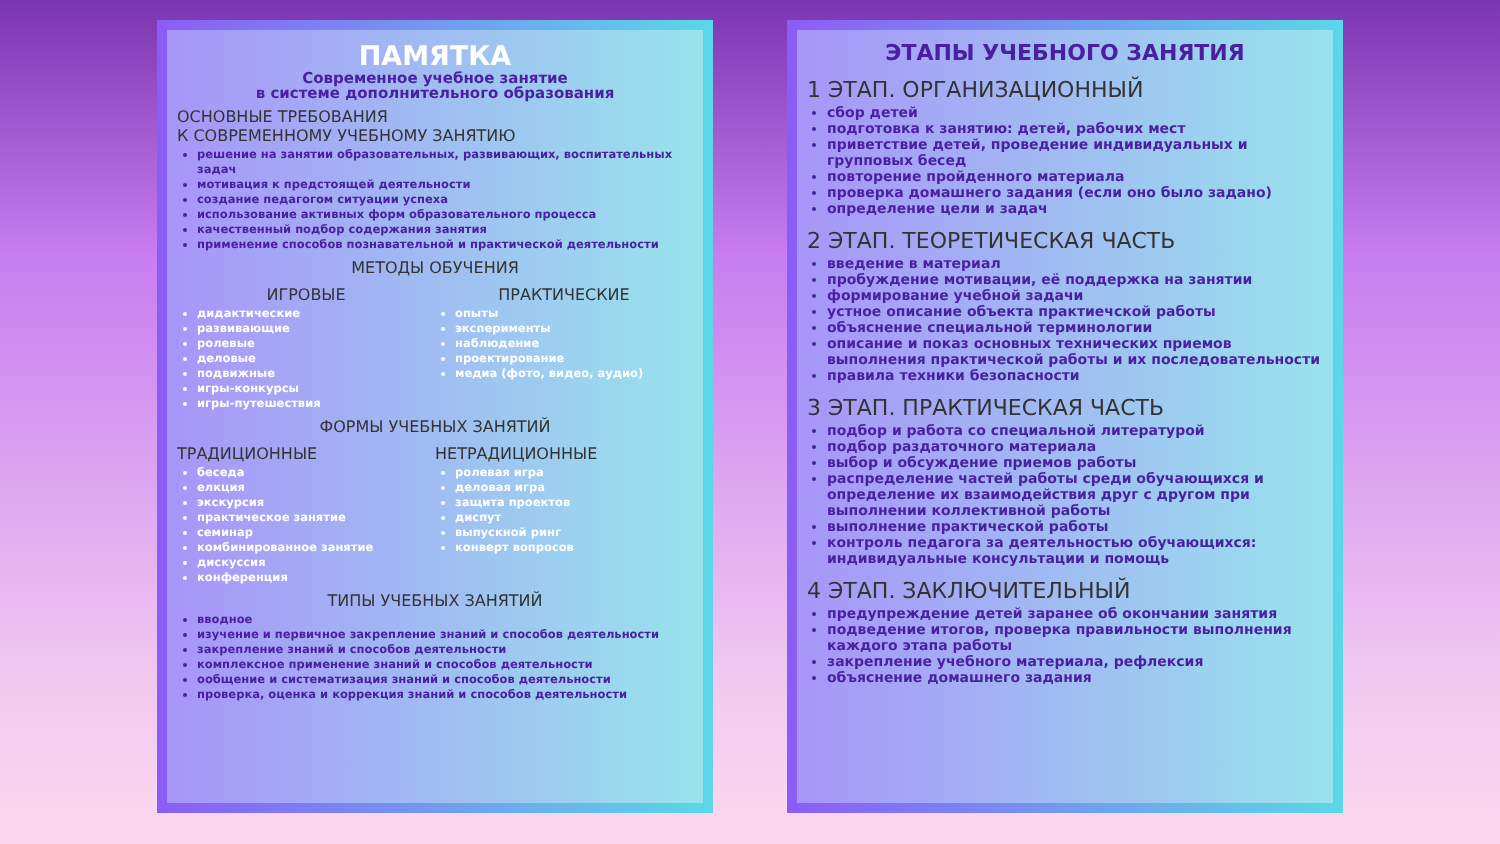ПАМЯТКА
Современное учебное занятие
в системе дополнительного образования
ОСНОВНЫЕ ТРЕБОВАНИЯ
К СОВРЕМЕННОМУ УЧЕБНОМУ ЗАНЯТИЮ
решение на занятии образовательных, развивающих, воспитательных задач
мотивация к предстоящей деятельности
создание педагогом ситуации успеха
использование активных форм образовательного процесса
качественный подбор содержания занятия
применение способов познавательной и практической деятельности
МЕТОДЫ ОБУЧЕНИЯ
ИГРОВЫЕ
дидактические
развивающие
ролевые
деловые
подвижные
игры-конкурсы
игры-путешествия
ПРАКТИЧЕСКИЕ
опыты
эксперименты
наблюдение
проектирование
медиа (фото, видео, аудио)
ФОРМЫ УЧЕБНЫХ ЗАНЯТИЙ
ТРАДИЦИОННЫЕ
беседа
елкция
экскурсия
практическое занятие
семинар
комбинированное занятие
дискуссия
конференция
НЕТРАДИЦИОННЫЕ
ролевая игра
деловая игра
защита проектов
диспут
выпускной ринг
конверт вопросов
ТИПЫ УЧЕБНЫХ ЗАНЯТИЙ
вводное
изучение и первичное закрепление знаний и способов деятельности
закрепление знаний и способов деятельности
комплексное применение знаний и способов деятельности
ообщение и систематизация знаний и способов деятельности
проверка, оценка и коррекция знаний и способов деятельности
ЭТАПЫ УЧЕБНОГО ЗАНЯТИЯ
1 ЭТАП. ОРГАНИЗАЦИОННЫЙ
сбор детей
подготовка к занятию: детей, рабочих мест
приветствие детей, проведение индивидуальных и групповых бесед
повторение пройденного материала
проверка домашнего задания (если оно было задано)
определение цели и задач
2 ЭТАП. ТЕОРЕТИЧЕСКАЯ ЧАСТЬ
введение в материал
пробуждение мотивации, её поддержка на занятии
формирование учебной задачи
устное описание объекта практиечской работы
объяснение специальной терминологии
описание и показ основных технических приемов выполнения практической работы и их последовательности
правила техники безопасности
3 ЭТАП. ПРАКТИЧЕСКАЯ ЧАСТЬ
подбор и работа со специальной литературой
подбор раздаточного материала
выбор и обсуждение приемов работы
распределение частей работы среди обучающихся и определение их взаимодействия друг с другом при выполнении коллективной работы
выполнение практической работы
контроль педагога за деятельностью обучающихся: индивидуальные консультации и помощь
4 ЭТАП. ЗАКЛЮЧИТЕЛЬНЫЙ
предупреждение детей заранее об окончании занятия
подведение итогов, проверка правильности выполнения каждого этапа работы
закрепление учебного материала, рефлексия
объяснение домашнего задания